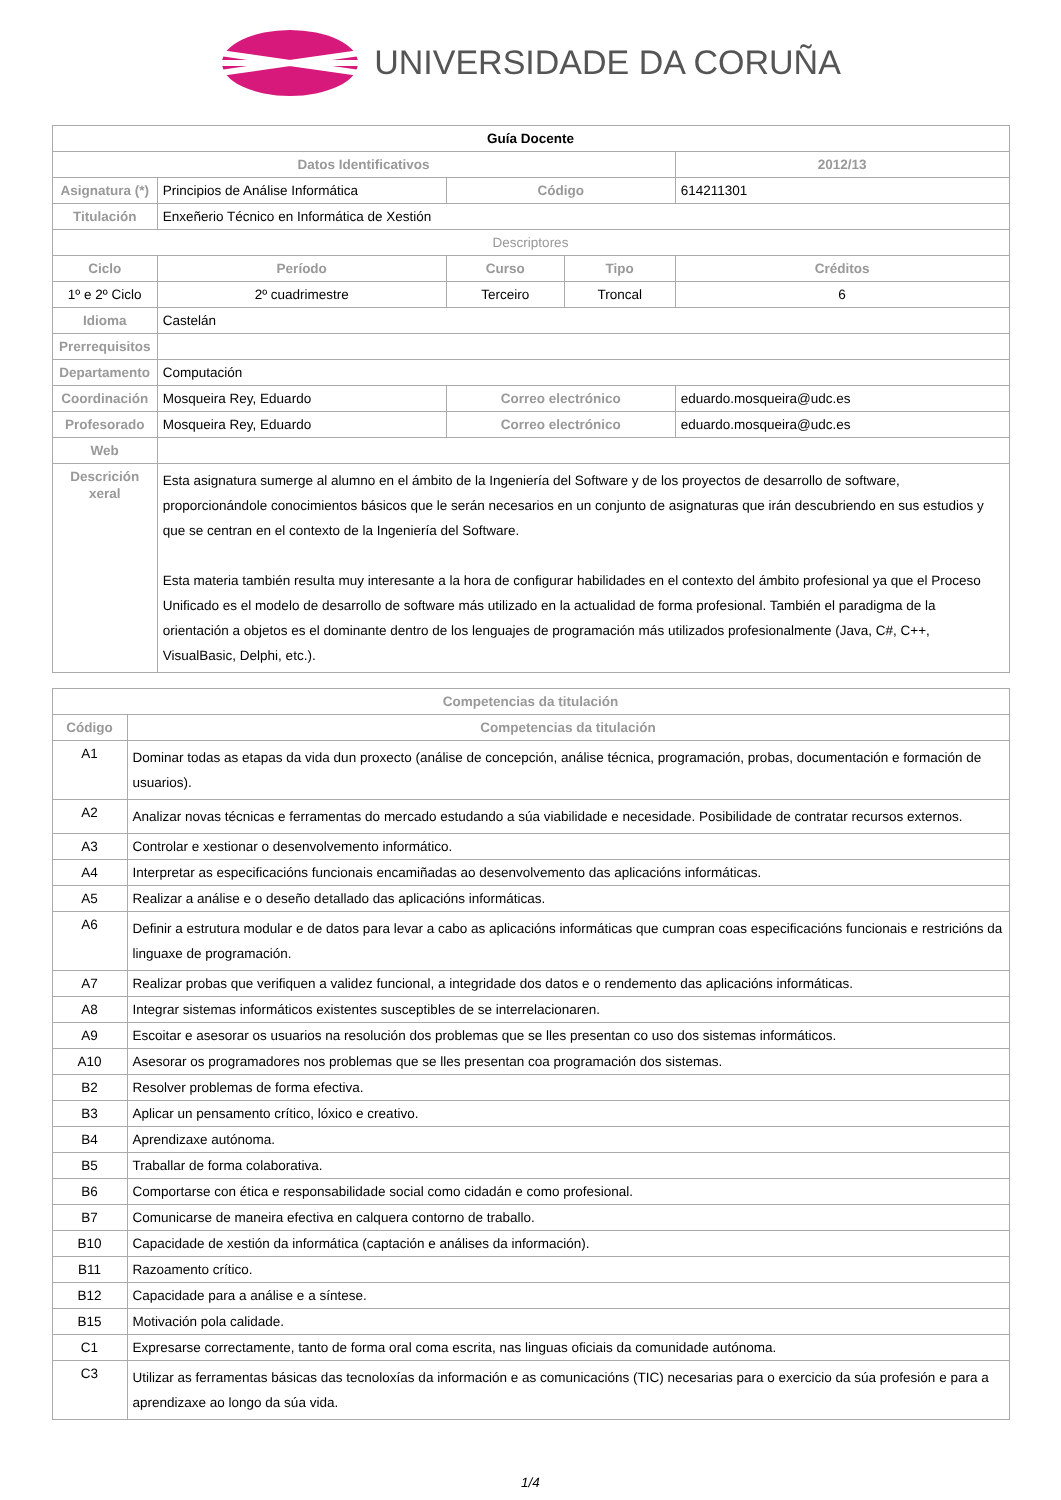UNIVERSIDADE DA CORUÑA
| Guía Docente | | | | | |
| Datos Identificativos | | | | | 2012/13 |
| Asignatura (*) | Principios de Análise Informática | | Código | | 614211301 |
| Titulación | Enxeñerio Técnico en Informática de Xestión | | | | |
| Descriptores | | | | | |
| Ciclo | | Período | Curso | Tipo | Créditos |
| 1º e 2º Ciclo | | 2º cuadrimestre | Terceiro | Troncal | 6 |
| Idioma | Castelán | | | | |
| Prerrequisitos | | | | | |
| Departamento | Computación | | | | |
| Coordinación | Mosqueira Rey, Eduardo | | Correo electrónico | | eduardo.mosqueira@udc.es |
| Profesorado | Mosqueira Rey, Eduardo | | Correo electrónico | | eduardo.mosqueira@udc.es |
| Web | | | | | |
| Descrición xeral | Esta asignatura sumerge al alumno en el ámbito de la Ingeniería del Software y de los proyectos de desarrollo de software, proporcionándole conocimientos básicos que le serán necesarios en un conjunto de asignaturas que irán descubriendo en sus estudios y que se centran en el contexto de la Ingeniería del Software. Esta materia también resulta muy interesante a la hora de configurar habilidades en el contexto del ámbito profesional ya que el Proceso Unificado es el modelo de desarrollo de software más utilizado en la actualidad de forma profesional. También el paradigma de la orientación a objetos es el dominante dentro de los lenguajes de programación más utilizados profesionalmente (Java, C#, C++, VisualBasic, Delphi, etc.). | | | | |
| Competencias da titulación | |
| --- | --- |
| Código | Competencias da titulación |
| A1 | Dominar todas as etapas da vida dun proxecto (análise de concepción, análise técnica, programación, probas, documentación e formación de usuarios). |
| A2 | Analizar novas técnicas e ferramentas do mercado estudando a súa viabilidade e necesidade. Posibilidade de contratar recursos externos. |
| A3 | Controlar e xestionar o desenvolvemento informático. |
| A4 | Interpretar as especificacións funcionais encamiñadas ao desenvolvemento das aplicacións informáticas. |
| A5 | Realizar a análise e o deseño detallado das aplicacións informáticas. |
| A6 | Definir a estrutura modular e de datos para levar a cabo as aplicacións informáticas que cumpran coas especificacións funcionais e restricións da linguaxe de programación. |
| A7 | Realizar probas que verifiquen a validez funcional, a integridade dos datos e o rendemento das aplicacións informáticas. |
| A8 | Integrar sistemas informáticos existentes susceptibles de se interrelacionaren. |
| A9 | Escoitar e asesorar os usuarios na resolución dos problemas que se lles presentan co uso dos sistemas informáticos. |
| A10 | Asesorar os programadores nos problemas que se lles presentan coa programación dos sistemas. |
| B2 | Resolver problemas de forma efectiva. |
| B3 | Aplicar un pensamento crítico, lóxico e creativo. |
| B4 | Aprendizaxe autónoma. |
| B5 | Traballar de forma colaborativa. |
| B6 | Comportarse con ética e responsabilidade social como cidadán e como profesional. |
| B7 | Comunicarse de maneira efectiva en calquera contorno de traballo. |
| B10 | Capacidade de xestión da informática (captación e análises da información). |
| B11 | Razoamento crítico. |
| B12 | Capacidade para a análise e a síntese. |
| B15 | Motivación pola calidade. |
| C1 | Expresarse correctamente, tanto de forma oral coma escrita, nas linguas oficiais da comunidade autónoma. |
| C3 | Utilizar as ferramentas básicas das tecnoloxías da información e as comunicacións (TIC) necesarias para o exercicio da súa profesión e para a aprendizaxe ao longo da súa vida. |
1/4